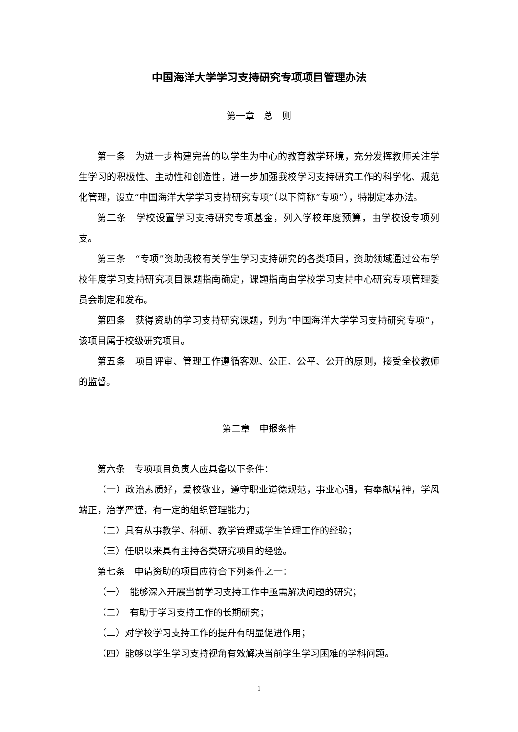中国海洋大学学习支持研究专项项目管理办法
第一章　总　则
第一条　为进一步构建完善的以学生为中心的教育教学环境，充分发挥教师关注学生学习的积极性、主动性和创造性，进一步加强我校学习支持研究工作的科学化、规范化管理，设立“中国海洋大学学习支持研究专项”（以下简称“专项”），特制定本办法。
第二条　学校设置学习支持研究专项基金，列入学校年度预算，由学校设专项列支。
第三条　“专项”资助我校有关学生学习支持研究的各类项目，资助领域通过公布学校年度学习支持研究项目课题指南确定，课题指南由学校学习支持中心研究专项管理委员会制定和发布。
第四条　获得资助的学习支持研究课题，列为“中国海洋大学学习支持研究专项”，该项目属于校级研究项目。
第五条　项目评审、管理工作遵循客观、公正、公平、公开的原则，接受全校教师的监督。
第二章　申报条件
第六条　专项项目负责人应具备以下条件：
（一）政治素质好，爱校敬业，遵守职业道德规范，事业心强，有奉献精神，学风端正，治学严谨，有一定的组织管理能力；
（二）具有从事教学、科研、教学管理或学生管理工作的经验；
（三）任职以来具有主持各类研究项目的经验。
第七条　申请资助的项目应符合下列条件之一：
（一）　能够深入开展当前学习支持工作中亟需解决问题的研究；
（二）　有助于学习支持工作的长期研究；
（二）对学校学习支持工作的提升有明显促进作用；
（四）能够以学生学习支持视角有效解决当前学生学习困难的学科问题。
1